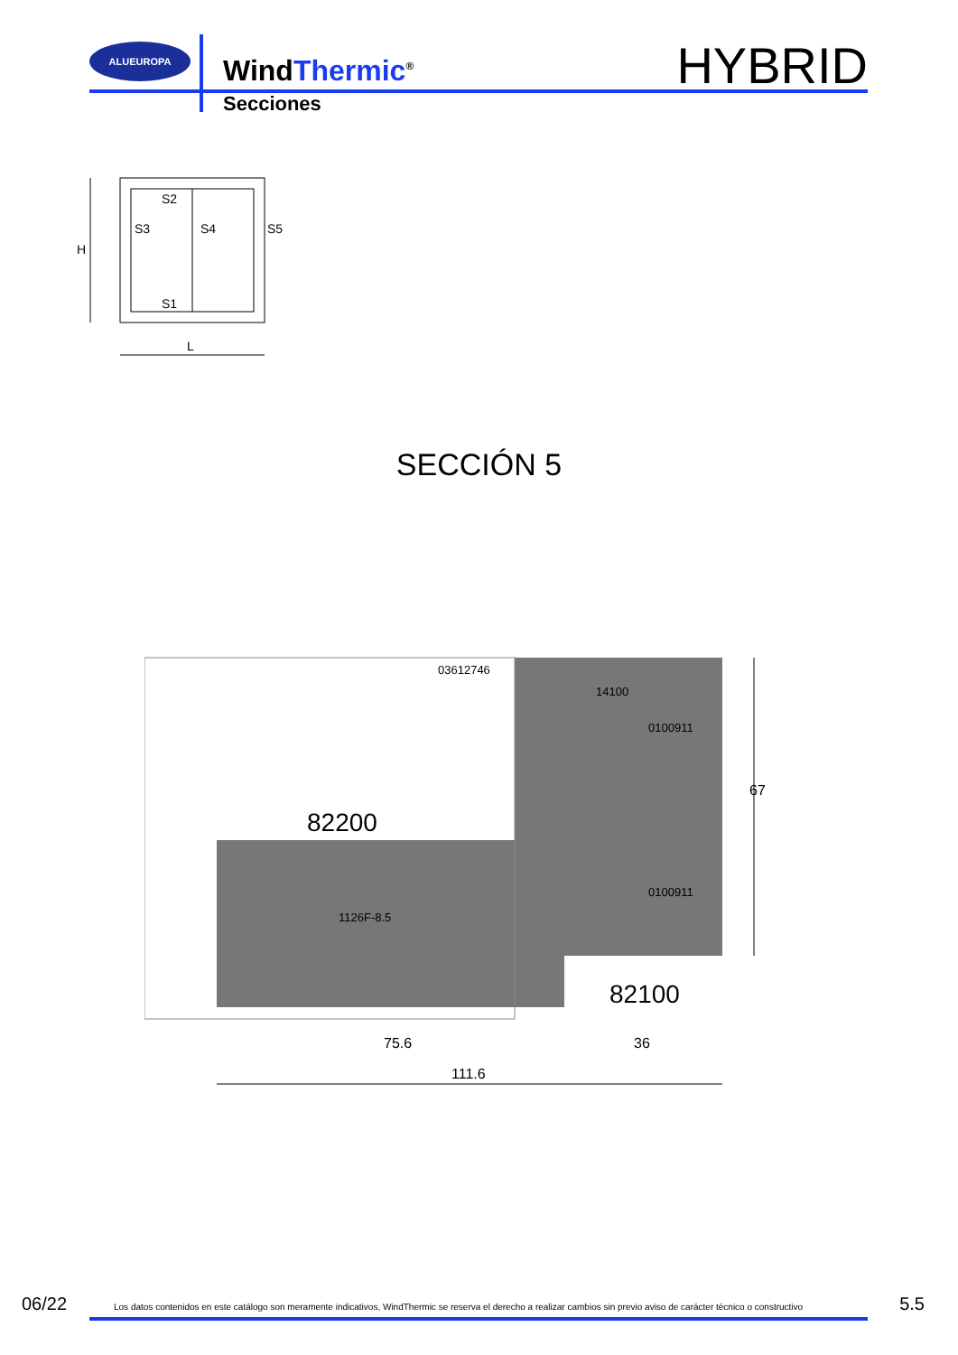ALUEUROPA
WindThermic<sup>®</sup>
Secciones
HYBRID
S2
S3
S4
S5
S1
H
L
SECCIÓN 5
03612746
14100
0100911
0100911
82200
82100
75.6
36
111.6
67
1126F-8.5
06/22
Los datos contenidos en este catálogo son meramente indicativos, WindThermic se reserva el derecho a realizar cambios sin previo aviso de carácter técnico o constructivo
5.5